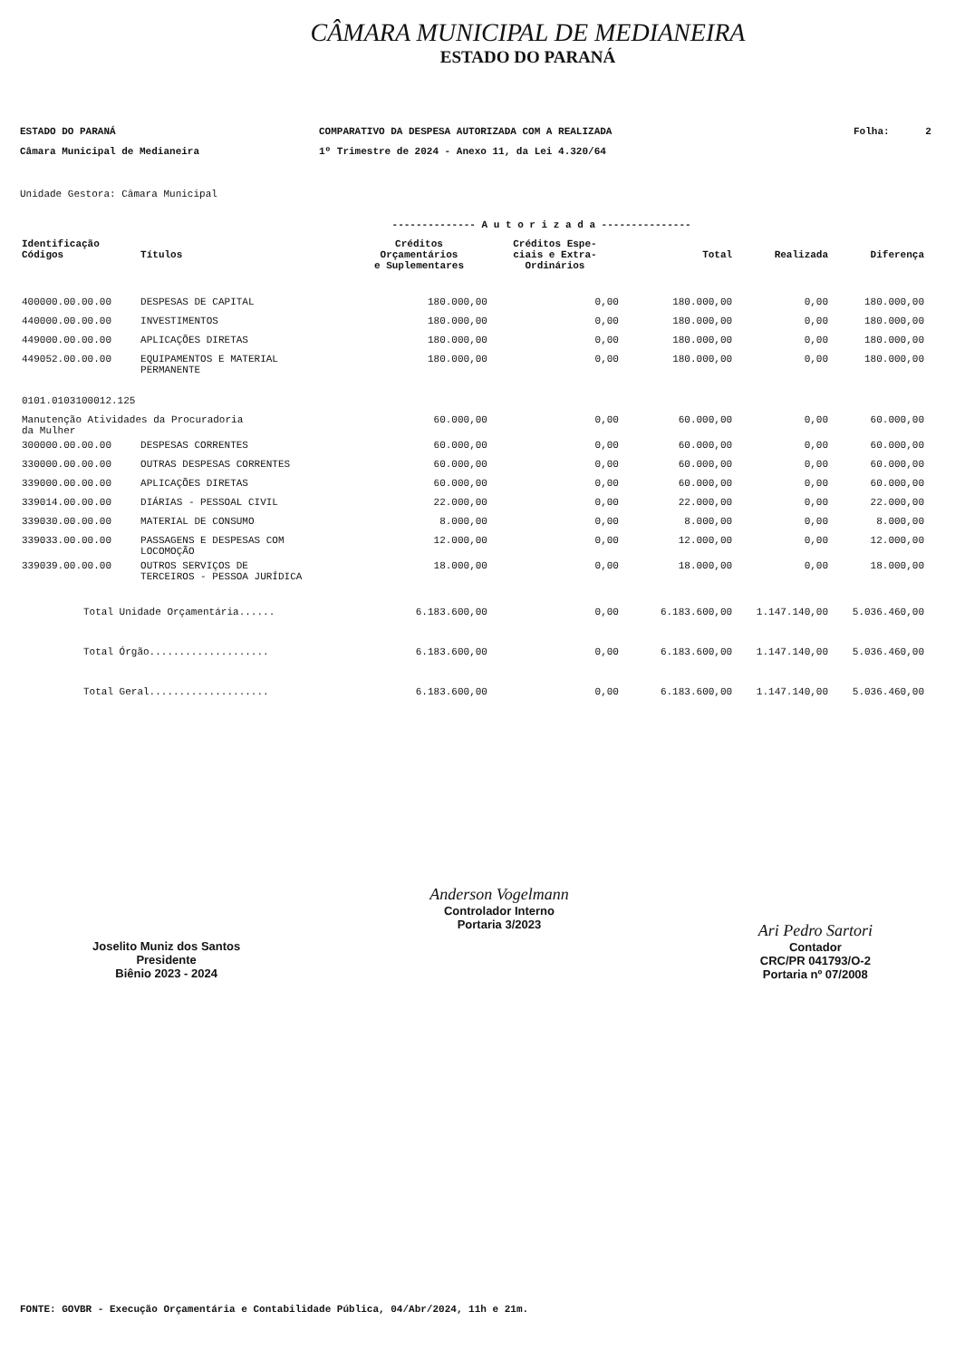CÂMARA MUNICIPAL DE MEDIANEIRA
ESTADO DO PARANÁ
ESTADO DO PARANÁ
Câmara Municipal de Medianeira
COMPARATIVO DA DESPESA AUTORIZADA COM A REALIZADA
1º Trimestre de 2024 - Anexo 11, da Lei 4.320/64
Folha: 2
Unidade Gestora: Câmara Municipal
| | | -------------- A u t o r i z a d a --------------- | | | | |
| --- | --- | --- | --- | --- | --- | --- |
| Identificação Códigos | Títulos | Créditos Orçamentários e Suplementares | Créditos Espe- ciais e Extra- Ordinários | Total | Realizada | Diferença |
| 400000.00.00.00 | DESPESAS DE CAPITAL | 180.000,00 | 0,00 | 180.000,00 | 0,00 | 180.000,00 |
| 440000.00.00.00 | INVESTIMENTOS | 180.000,00 | 0,00 | 180.000,00 | 0,00 | 180.000,00 |
| 449000.00.00.00 | APLICAÇÕES DIRETAS | 180.000,00 | 0,00 | 180.000,00 | 0,00 | 180.000,00 |
| 449052.00.00.00 | EQUIPAMENTOS E MATERIAL PERMANENTE | 180.000,00 | 0,00 | 180.000,00 | 0,00 | 180.000,00 |
| 0101.0103100012.125 | | | | | | |
| Manutenção Atividades da Procuradoria da Mulher | | 60.000,00 | 0,00 | 60.000,00 | 0,00 | 60.000,00 |
| 300000.00.00.00 | DESPESAS CORRENTES | 60.000,00 | 0,00 | 60.000,00 | 0,00 | 60.000,00 |
| 330000.00.00.00 | OUTRAS DESPESAS CORRENTES | 60.000,00 | 0,00 | 60.000,00 | 0,00 | 60.000,00 |
| 339000.00.00.00 | APLICAÇÕES DIRETAS | 60.000,00 | 0,00 | 60.000,00 | 0,00 | 60.000,00 |
| 339014.00.00.00 | DIÁRIAS - PESSOAL CIVIL | 22.000,00 | 0,00 | 22.000,00 | 0,00 | 22.000,00 |
| 339030.00.00.00 | MATERIAL DE CONSUMO | 8.000,00 | 0,00 | 8.000,00 | 0,00 | 8.000,00 |
| 339033.00.00.00 | PASSAGENS E DESPESAS COM LOCOMOÇÃO | 12.000,00 | 0,00 | 12.000,00 | 0,00 | 12.000,00 |
| 339039.00.00.00 | OUTROS SERVIÇOS DE TERCEIROS - PESSOA JURÍDICA | 18.000,00 | 0,00 | 18.000,00 | 0,00 | 18.000,00 |
| Total Unidade Orçamentária...... | | 6.183.600,00 | 0,00 | 6.183.600,00 | 1.147.140,00 | 5.036.460,00 |
| Total Órgão.................... | | 6.183.600,00 | 0,00 | 6.183.600,00 | 1.147.140,00 | 5.036.460,00 |
| Total Geral.................... | | 6.183.600,00 | 0,00 | 6.183.600,00 | 1.147.140,00 | 5.036.460,00 |
Joselito Muniz dos Santos
Presidente
Biênio 2023 - 2024
Anderson Vogelmann
Controlador Interno
Portaria 3/2023
Ari Pedro Sartori
Contador
CRC/PR 041793/O-2
Portaria nº 07/2008
FONTE: GOVBR - Execução Orçamentária e Contabilidade Pública, 04/Abr/2024, 11h e 21m.